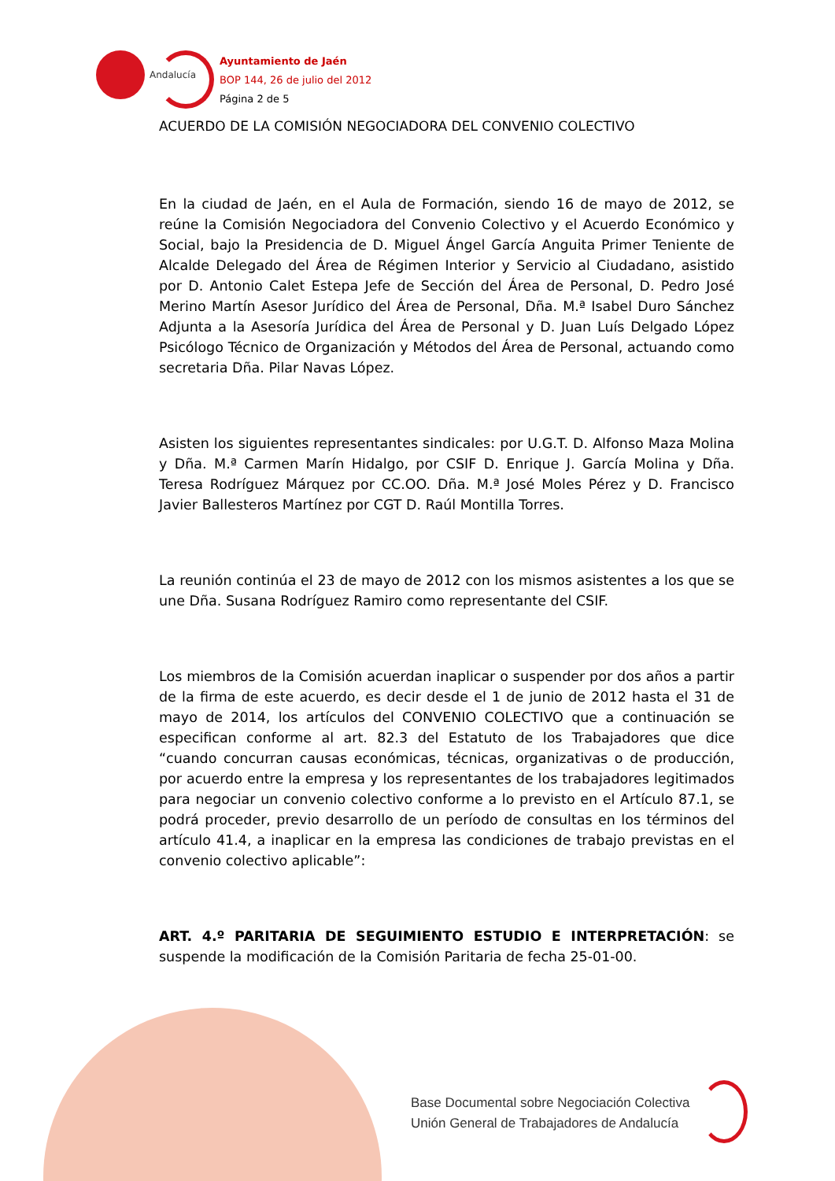Andalucía
Ayuntamiento de Jaén
BOP 144, 26 de julio del 2012
Página 2 de 5
ACUERDO DE LA COMISIÓN NEGOCIADORA DEL CONVENIO COLECTIVO
En la ciudad de Jaén, en el Aula de Formación, siendo 16 de mayo de 2012, se reúne la Comisión Negociadora del Convenio Colectivo y el Acuerdo Económico y Social, bajo la Presidencia de D. Miguel Ángel García Anguita Primer Teniente de Alcalde Delegado del Área de Régimen Interior y Servicio al Ciudadano, asistido por D. Antonio Calet Estepa Jefe de Sección del Área de Personal, D. Pedro José Merino Martín Asesor Jurídico del Área de Personal, Dña. M.ª Isabel Duro Sánchez Adjunta a la Asesoría Jurídica del Área de Personal y D. Juan Luís Delgado López Psicólogo Técnico de Organización y Métodos del Área de Personal, actuando como secretaria Dña. Pilar Navas López.
Asisten los siguientes representantes sindicales: por U.G.T. D. Alfonso Maza Molina y Dña. M.ª Carmen Marín Hidalgo, por CSIF D. Enrique J. García Molina y Dña. Teresa Rodríguez Márquez por CC.OO. Dña. M.ª José Moles Pérez y D. Francisco Javier Ballesteros Martínez por CGT D. Raúl Montilla Torres.
La reunión continúa el 23 de mayo de 2012 con los mismos asistentes a los que se une Dña. Susana Rodríguez Ramiro como representante del CSIF.
Los miembros de la Comisión acuerdan inaplicar o suspender por dos años a partir de la firma de este acuerdo, es decir desde el 1 de junio de 2012 hasta el 31 de mayo de 2014, los artículos del CONVENIO COLECTIVO que a continuación se especifican conforme al art. 82.3 del Estatuto de los Trabajadores que dice “cuando concurran causas económicas, técnicas, organizativas o de producción, por acuerdo entre la empresa y los representantes de los trabajadores legitimados para negociar un convenio colectivo conforme a lo previsto en el Artículo 87.1, se podrá proceder, previo desarrollo de un período de consultas en los términos del artículo 41.4, a inaplicar en la empresa las condiciones de trabajo previstas en el convenio colectivo aplicable”:
ART. 4.º PARITARIA DE SEGUIMIENTO ESTUDIO E INTERPRETACIÓN: se suspende la modificación de la Comisión Paritaria de fecha 25-01-00.
Base Documental sobre Negociación Colectiva
Unión General de Trabajadores de Andalucía